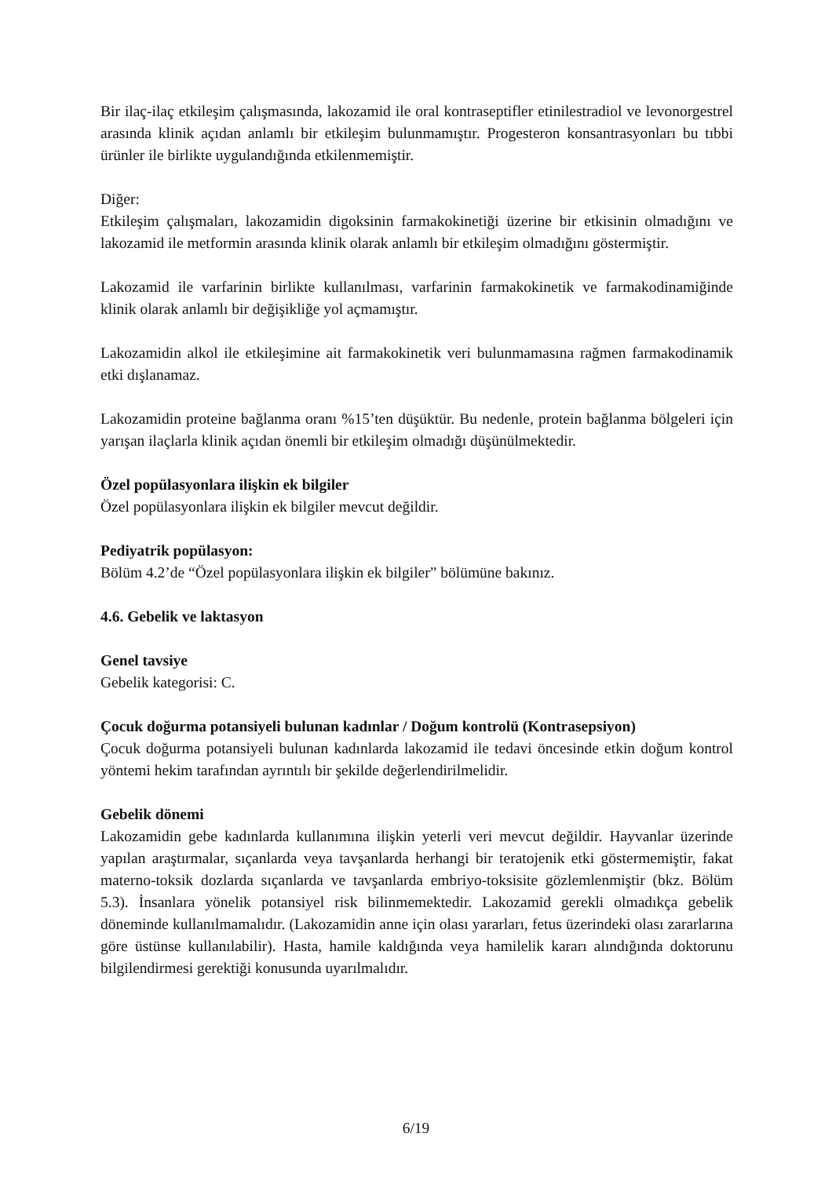Bir ilaç-ilaç etkileşim çalışmasında, lakozamid ile oral kontraseptifler etinilestradiol ve levonorgestrel arasında klinik açıdan anlamlı bir etkileşim bulunmamıştır. Progesteron konsantrasyonları bu tıbbi ürünler ile birlikte uygulandığında etkilenmemiştir.
Diğer:
Etkileşim çalışmaları, lakozamidin digoksinin farmakokinetiği üzerine bir etkisinin olmadığını ve lakozamid ile metformin arasında klinik olarak anlamlı bir etkileşim olmadığını göstermiştir.
Lakozamid ile varfarinin birlikte kullanılması, varfarinin farmakokinetik ve farmakodinamiğinde klinik olarak anlamlı bir değişikliğe yol açmamıştır.
Lakozamidin alkol ile etkileşimine ait farmakokinetik veri bulunmamasına rağmen farmakodinamik etki dışlanamaz.
Lakozamidin proteine bağlanma oranı %15’ten düşüktür. Bu nedenle, protein bağlanma bölgeleri için yarışan ilaçlarla klinik açıdan önemli bir etkileşim olmadığı düşünülmektedir.
Özel popülasyonlara ilişkin ek bilgiler
Özel popülasyonlara ilişkin ek bilgiler mevcut değildir.
Pediyatrik popülasyon:
Bölüm 4.2’de “Özel popülasyonlara ilişkin ek bilgiler” bölümüne bakınız.
4.6. Gebelik ve laktasyon
Genel tavsiye
Gebelik kategorisi: C.
Çocuk doğurma potansiyeli bulunan kadınlar / Doğum kontrolü (Kontrasepsiyon)
Çocuk doğurma potansiyeli bulunan kadınlarda lakozamid ile tedavi öncesinde etkin doğum kontrol yöntemi hekim tarafından ayrıntılı bir şekilde değerlendirilmelidir.
Gebelik dönemi
Lakozamidin gebe kadınlarda kullanımına ilişkin yeterli veri mevcut değildir. Hayvanlar üzerinde yapılan araştırmalar, sıçanlarda veya tavşanlarda herhangi bir teratojenik etki göstermemiştir, fakat materno-toksik dozlarda sıçanlarda ve tavşanlarda embriyo-toksisite gözlemlenmiştir (bkz. Bölüm 5.3). İnsanlara yönelik potansiyel risk bilinmemektedir. Lakozamid gerekli olmadıkça gebelik döneminde kullanılmamalıdır. (Lakozamidin anne için olası yararları, fetus üzerindeki olası zararlarına göre üstünse kullanılabilir). Hasta, hamile kaldığında veya hamilelik kararı alındığında doktorunu bilgilendirmesi gerektiği konusunda uyarılmalıdır.
6/19